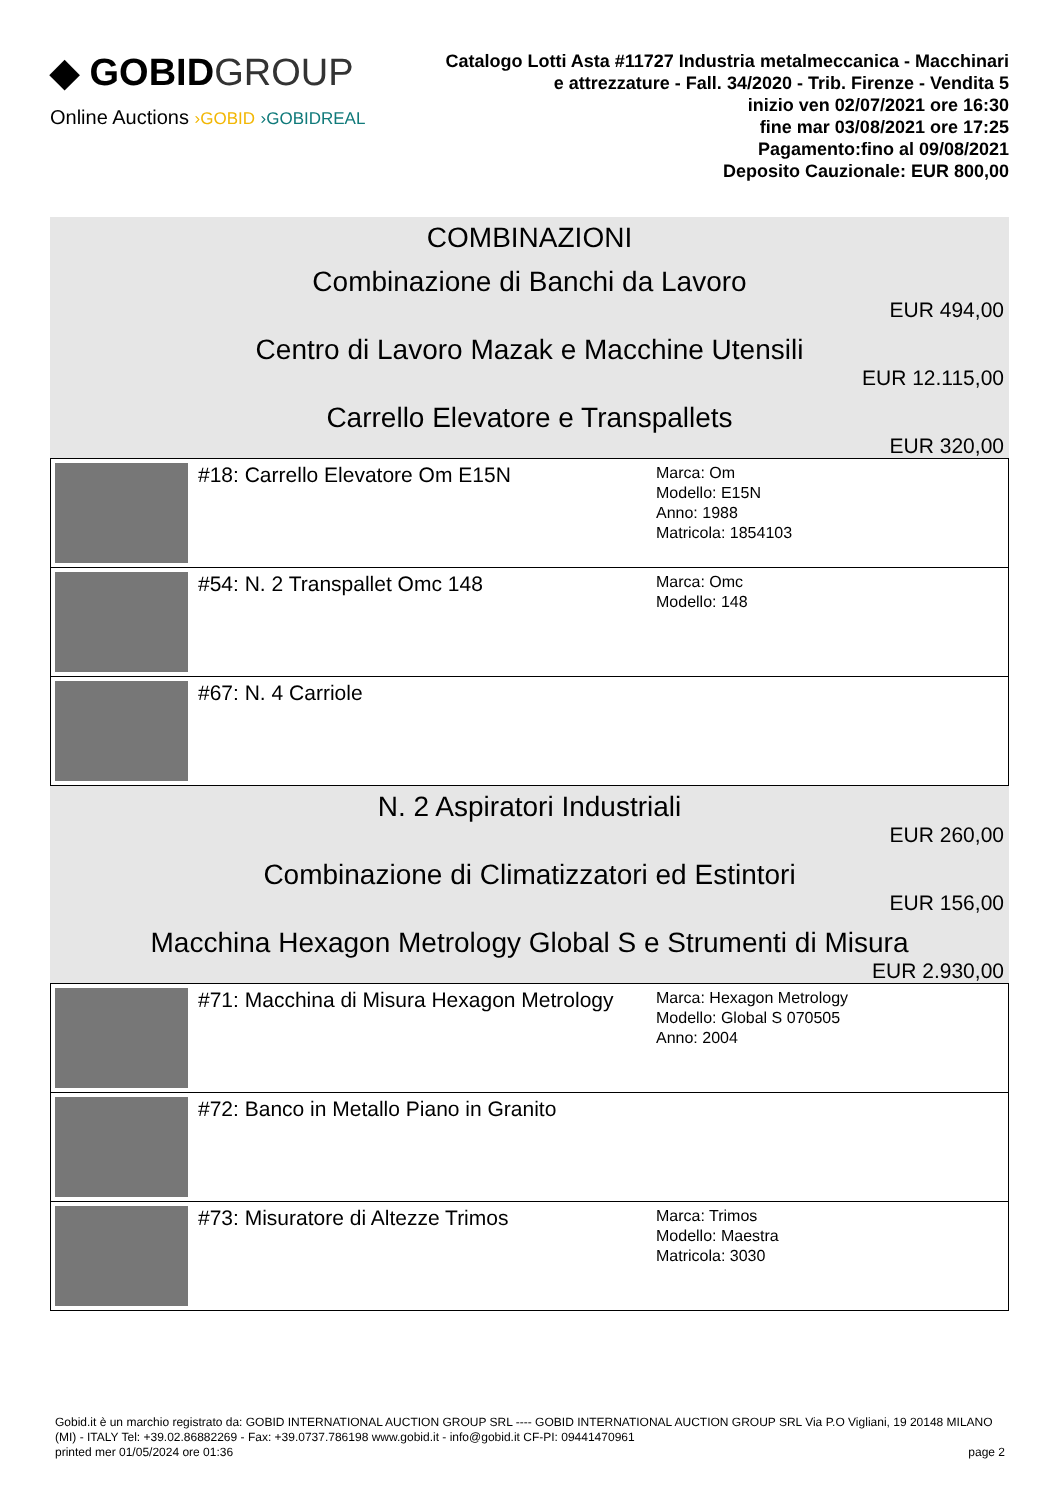◆ GOBIDGROUP
Online Auctions ›GOBID ›GOBIDREAL
Catalogo Lotti Asta #11727 Industria metalmeccanica - Macchinari e attrezzature - Fall. 34/2020 - Trib. Firenze - Vendita 5
inizio ven 02/07/2021 ore 16:30
fine mar 03/08/2021 ore 17:25
Pagamento:fino al 09/08/2021
Deposito Cauzionale: EUR 800,00
COMBINAZIONI
Combinazione di Banchi da Lavoro
EUR 494,00
Centro di Lavoro Mazak e Macchine Utensili
EUR 12.115,00
Carrello Elevatore e Transpallets
EUR 320,00
| | #18: Carrello Elevatore Om E15N | Marca: Om Modello: E15N Anno: 1988 Matricola: 1854103 |
| | #54: N. 2 Transpallet Omc 148 | Marca: Omc Modello: 148 |
| | #67: N. 4 Carriole | |
N. 2 Aspiratori Industriali
EUR 260,00
Combinazione di Climatizzatori ed Estintori
EUR 156,00
Macchina Hexagon Metrology Global S e Strumenti di Misura
EUR 2.930,00
| | #71: Macchina di Misura Hexagon Metrology | Marca: Hexagon Metrology Modello: Global S 070505 Anno: 2004 |
| | #72: Banco in Metallo Piano in Granito | |
| | #73: Misuratore di Altezze Trimos | Marca: Trimos Modello: Maestra Matricola: 3030 |
Gobid.it è un marchio registrato da: GOBID INTERNATIONAL AUCTION GROUP SRL ---- GOBID INTERNATIONAL AUCTION GROUP SRL Via P.O Vigliani, 19 20148 MILANO (MI) - ITALY Tel: +39.02.86882269 - Fax: +39.0737.786198 www.gobid.it - info@gobid.it CF-PI: 09441470961
printed mer 01/05/2024 ore 01:36 page 2